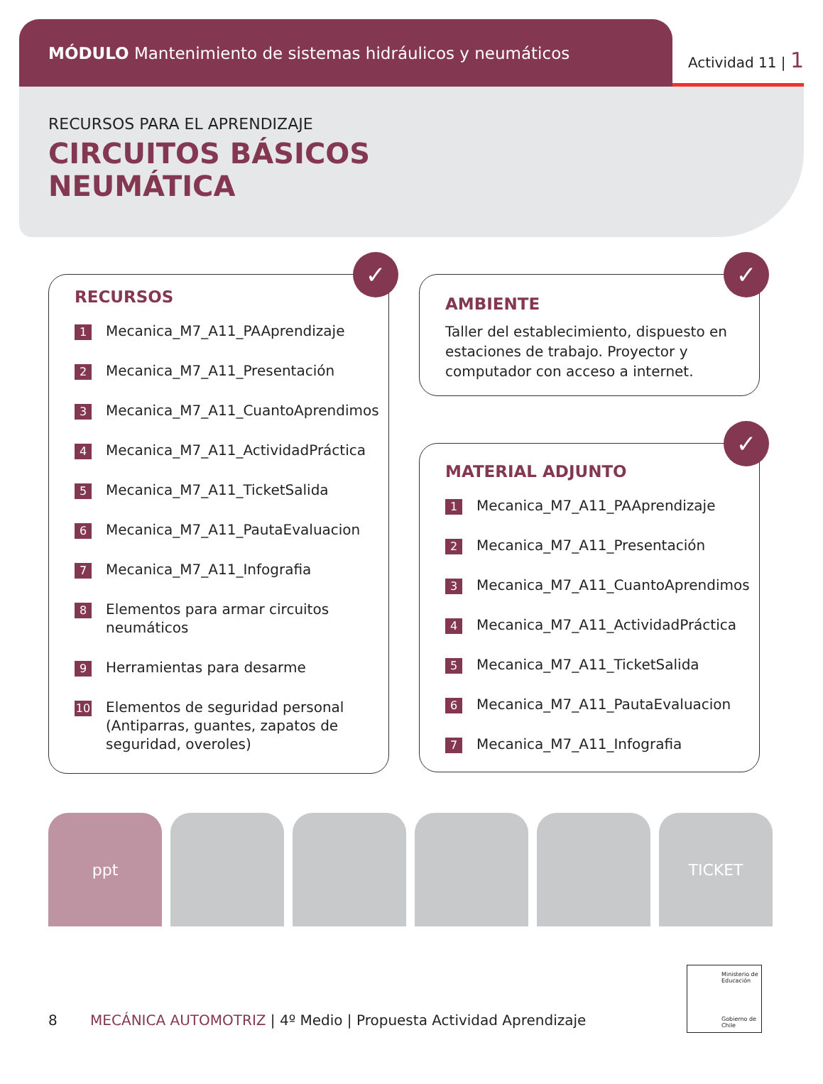MÓDULO Mantenimiento de sistemas hidráulicos y neumáticos
Actividad 11 | 1
RECURSOS PARA EL APRENDIZAJE
CIRCUITOS BÁSICOS
NEUMÁTICA
✓
RECURSOS
1 Mecanica_M7_A11_PAAprendizaje
2 Mecanica_M7_A11_Presentación
3 Mecanica_M7_A11_CuantoAprendimos
4 Mecanica_M7_A11_ActividadPráctica
5 Mecanica_M7_A11_TicketSalida
6 Mecanica_M7_A11_PautaEvaluacion
7 Mecanica_M7_A11_Infografia
8 Elementos para armar circuitos neumáticos
9 Herramientas para desarme
10 Elementos de seguridad personal (Antiparras, guantes, zapatos de seguridad, overoles)
✓
AMBIENTE
Taller del establecimiento, dispuesto en estaciones de trabajo. Proyector y computador con acceso a internet.
✓
MATERIAL ADJUNTO
1 Mecanica_M7_A11_PAAprendizaje
2 Mecanica_M7_A11_Presentación
3 Mecanica_M7_A11_CuantoAprendimos
4 Mecanica_M7_A11_ActividadPráctica
5 Mecanica_M7_A11_TicketSalida
6 Mecanica_M7_A11_PautaEvaluacion
7 Mecanica_M7_A11_Infografia
ppt TICKET
Ministerio de Educación
Gobierno de Chile
8 MECÁNICA AUTOMOTRIZ | 4º Medio | Propuesta Actividad Aprendizaje